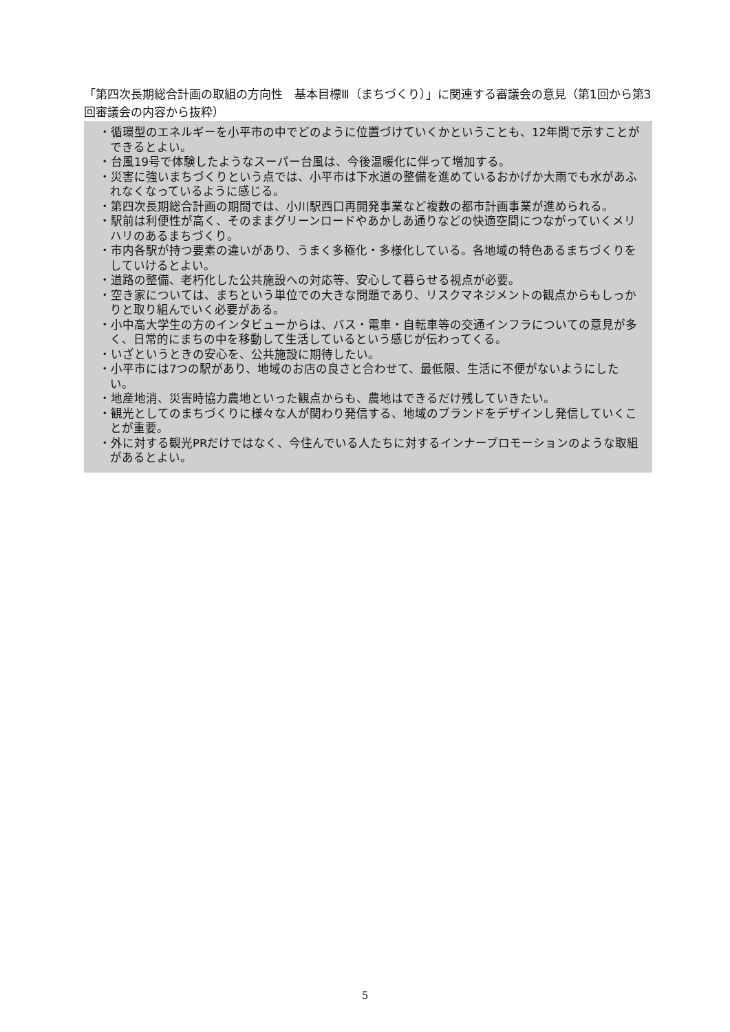「第四次長期総合計画の取組の方向性　基本目標Ⅲ（まちづくり）」に関連する審議会の意見（第1回から第3回審議会の内容から抜粋）
・循環型のエネルギーを小平市の中でどのように位置づけていくかということも、12年間で示すことができるとよい。
・台風19号で体験したようなスーパー台風は、今後温暖化に伴って増加する。
・災害に強いまちづくりという点では、小平市は下水道の整備を進めているおかげか大雨でも水があふれなくなっているように感じる。
・第四次長期総合計画の期間では、小川駅西口再開発事業など複数の都市計画事業が進められる。
・駅前は利便性が高く、そのままグリーンロードやあかしあ通りなどの快適空間につながっていくメリハリのあるまちづくり。
・市内各駅が持つ要素の違いがあり、うまく多極化・多様化している。各地域の特色あるまちづくりをしていけるとよい。
・道路の整備、老朽化した公共施設への対応等、安心して暮らせる視点が必要。
・空き家については、まちという単位での大きな問題であり、リスクマネジメントの観点からもしっかりと取り組んでいく必要がある。
・小中高大学生の方のインタビューからは、バス・電車・自転車等の交通インフラについての意見が多く、日常的にまちの中を移動して生活しているという感じが伝わってくる。
・いざというときの安心を、公共施設に期待したい。
・小平市には7つの駅があり、地域のお店の良さと合わせて、最低限、生活に不便がないようにしたい。
・地産地消、災害時協力農地といった観点からも、農地はできるだけ残していきたい。
・観光としてのまちづくりに様々な人が関わり発信する、地域のブランドをデザインし発信していくことが重要。
・外に対する観光PRだけではなく、今住んでいる人たちに対するインナープロモーションのような取組があるとよい。
5